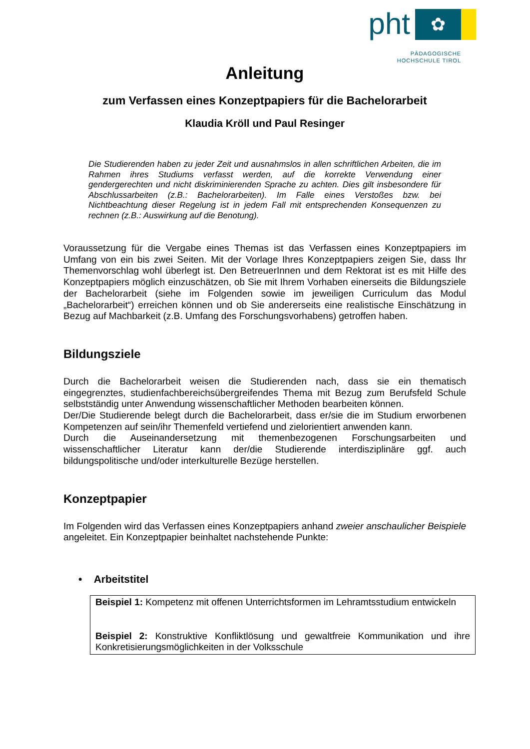pht
✿
PÄDAGOGISCHE
HOCHSCHULE TIROL
Anleitung
zum Verfassen eines Konzeptpapiers für die Bachelorarbeit
Klaudia Kröll und Paul Resinger
Die Studierenden haben zu jeder Zeit und ausnahmslos in allen schriftlichen Arbeiten, die im Rahmen ihres Studiums verfasst werden, auf die korrekte Verwendung einer gendergerechten und nicht diskriminierenden Sprache zu achten. Dies gilt insbesondere für Abschlussarbeiten (z.B.: Bachelorarbeiten). Im Falle eines Verstoßes bzw. bei Nichtbeachtung dieser Regelung ist in jedem Fall mit entsprechenden Konsequenzen zu rechnen (z.B.: Auswirkung auf die Benotung).
Voraussetzung für die Vergabe eines Themas ist das Verfassen eines Konzeptpapiers im Umfang von ein bis zwei Seiten. Mit der Vorlage Ihres Konzeptpapiers zeigen Sie, dass Ihr Themenvorschlag wohl überlegt ist. Den BetreuerInnen und dem Rektorat ist es mit Hilfe des Konzeptpapiers möglich einzuschätzen, ob Sie mit Ihrem Vorhaben einerseits die Bildungsziele der Bachelorarbeit (siehe im Folgenden sowie im jeweiligen Curriculum das Modul „Bachelorarbeit“) erreichen können und ob Sie andererseits eine realistische Einschätzung in Bezug auf Machbarkeit (z.B. Umfang des Forschungsvorhabens) getroffen haben.
Bildungsziele
Durch die Bachelorarbeit weisen die Studierenden nach, dass sie ein thematisch eingegrenztes, studienfachbereichsübergreifendes Thema mit Bezug zum Berufsfeld Schule selbstständig unter Anwendung wissenschaftlicher Methoden bearbeiten können.
Der/Die Studierende belegt durch die Bachelorarbeit, dass er/sie die im Studium erworbenen Kompetenzen auf sein/ihr Themenfeld vertiefend und zielorientiert anwenden kann.
Durch die Auseinandersetzung mit themenbezogenen Forschungsarbeiten und wissenschaftlicher Literatur kann der/die Studierende interdisziplinäre ggf. auch bildungspolitische und/oder interkulturelle Bezüge herstellen.
Konzeptpapier
Im Folgenden wird das Verfassen eines Konzeptpapiers anhand zweier anschaulicher Beispiele angeleitet. Ein Konzeptpapier beinhaltet nachstehende Punkte:
• Arbeitstitel
Beispiel 1: Kompetenz mit offenen Unterrichtsformen im Lehramtsstudium entwickeln
Beispiel 2: Konstruktive Konfliktlösung und gewaltfreie Kommunikation und ihre Konkretisierungsmöglichkeiten in der Volksschule